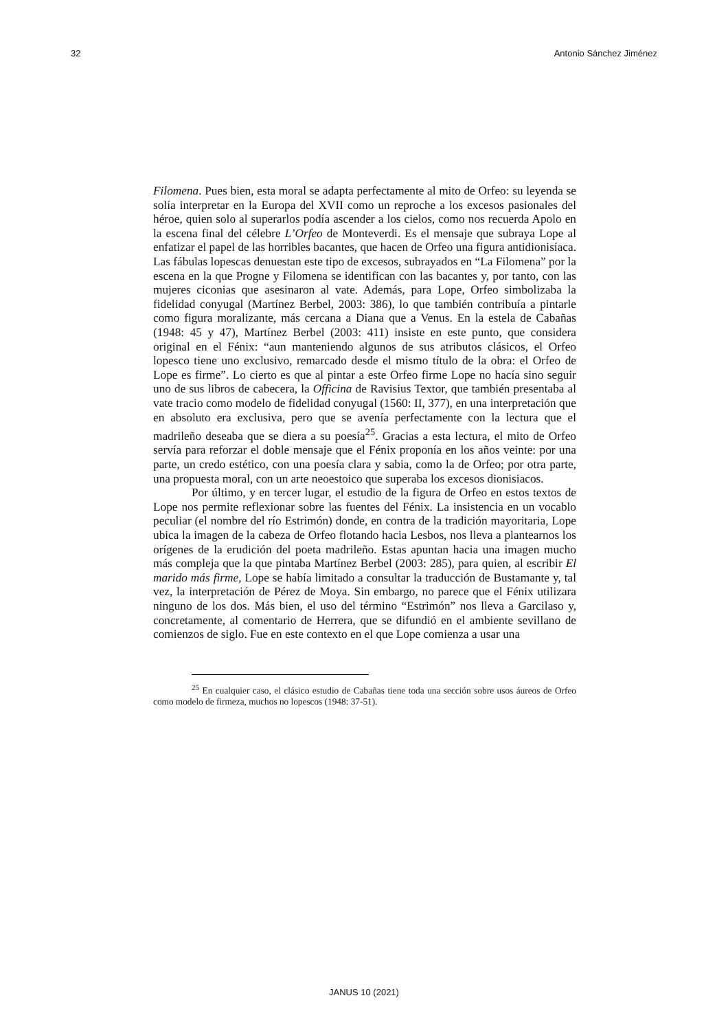32 Antonio Sánchez Jiménez
Filomena. Pues bien, esta moral se adapta perfectamente al mito de Orfeo: su leyenda se solía interpretar en la Europa del XVII como un reproche a los excesos pasionales del héroe, quien solo al superarlos podía ascender a los cielos, como nos recuerda Apolo en la escena final del célebre L’Orfeo de Monteverdi. Es el mensaje que subraya Lope al enfatizar el papel de las horribles bacantes, que hacen de Orfeo una figura antidionisíaca. Las fábulas lopescas denuestan este tipo de excesos, subrayados en “La Filomena” por la escena en la que Progne y Filomena se identifican con las bacantes y, por tanto, con las mujeres ciconias que asesinaron al vate. Además, para Lope, Orfeo simbolizaba la fidelidad conyugal (Martínez Berbel, 2003: 386), lo que también contribuía a pintarle como figura moralizante, más cercana a Diana que a Venus. En la estela de Cabañas (1948: 45 y 47), Martínez Berbel (2003: 411) insiste en este punto, que considera original en el Fénix: “aun manteniendo algunos de sus atributos clásicos, el Orfeo lopesco tiene uno exclusivo, remarcado desde el mismo título de la obra: el Orfeo de Lope es firme”. Lo cierto es que al pintar a este Orfeo firme Lope no hacía sino seguir uno de sus libros de cabecera, la Officina de Ravisius Textor, que también presentaba al vate tracio como modelo de fidelidad conyugal (1560: II, 377), en una interpretación que en absoluto era exclusiva, pero que se avenía perfectamente con la lectura que el madrileño deseaba que se diera a su poesía<sup>25</sup>. Gracias a esta lectura, el mito de Orfeo servía para reforzar el doble mensaje que el Fénix proponía en los años veinte: por una parte, un credo estético, con una poesía clara y sabia, como la de Orfeo; por otra parte, una propuesta moral, con un arte neoestoico que superaba los excesos dionisiacos.
Por último, y en tercer lugar, el estudio de la figura de Orfeo en estos textos de Lope nos permite reflexionar sobre las fuentes del Fénix. La insistencia en un vocablo peculiar (el nombre del río Estrimón) donde, en contra de la tradición mayoritaria, Lope ubica la imagen de la cabeza de Orfeo flotando hacia Lesbos, nos lleva a plantearnos los orígenes de la erudición del poeta madrileño. Estas apuntan hacia una imagen mucho más compleja que la que pintaba Martínez Berbel (2003: 285), para quien, al escribir El marido más firme, Lope se había limitado a consultar la traducción de Bustamante y, tal vez, la interpretación de Pérez de Moya. Sin embargo, no parece que el Fénix utilizara ninguno de los dos. Más bien, el uso del término “Estrimón” nos lleva a Garcilaso y, concretamente, al comentario de Herrera, que se difundió en el ambiente sevillano de comienzos de siglo. Fue en este contexto en el que Lope comienza a usar una
<sup>25</sup> En cualquier caso, el clásico estudio de Cabañas tiene toda una sección sobre usos áureos de Orfeo como modelo de firmeza, muchos no lopescos (1948: 37-51).
JANUS 10 (2021)